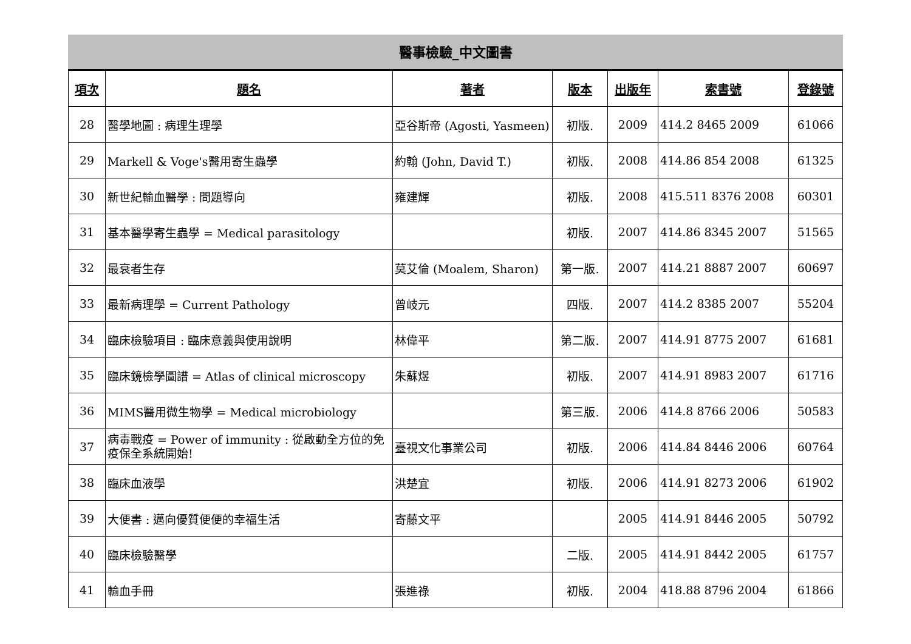醫事檢驗_中文圖書
| 項次 | 題名 | 著者 | 版本 | 出版年 | 索書號 | 登錄號 |
| --- | --- | --- | --- | --- | --- | --- |
| 28 | 醫學地圖 : 病理生理學 | 亞谷斯帝 (Agosti, Yasmeen) | 初版. | 2009 | 414.2 8465 2009 | 61066 |
| 29 | Markell & Voge's醫用寄生蟲學 | 約翰 (John, David T.) | 初版. | 2008 | 414.86 854 2008 | 61325 |
| 30 | 新世紀輸血醫學 : 問題導向 | 雍建輝 | 初版. | 2008 | 415.511 8376 2008 | 60301 |
| 31 | 基本醫學寄生蟲學 = Medical parasitology | | 初版. | 2007 | 414.86 8345 2007 | 51565 |
| 32 | 最衰者生存 | 莫艾倫 (Moalem, Sharon) | 第一版. | 2007 | 414.21 8887 2007 | 60697 |
| 33 | 最新病理學 = Current Pathology | 曾岐元 | 四版. | 2007 | 414.2 8385 2007 | 55204 |
| 34 | 臨床檢驗項目 : 臨床意義與使用說明 | 林偉平 | 第二版. | 2007 | 414.91 8775 2007 | 61681 |
| 35 | 臨床鏡檢學圖譜 = Atlas of clinical microscopy | 朱蘇煜 | 初版. | 2007 | 414.91 8983 2007 | 61716 |
| 36 | MIMS醫用微生物學 = Medical microbiology | | 第三版. | 2006 | 414.8 8766 2006 | 50583 |
| 37 | 病毒戰疫 = Power of immunity : 從啟動全方位的免疫保全系統開始! | 臺視文化事業公司 | 初版. | 2006 | 414.84 8446 2006 | 60764 |
| 38 | 臨床血液學 | 洪楚宜 | 初版. | 2006 | 414.91 8273 2006 | 61902 |
| 39 | 大便書 : 邁向優質便便的幸福生活 | 寄藤文平 | | 2005 | 414.91 8446 2005 | 50792 |
| 40 | 臨床檢驗醫學 | | 二版. | 2005 | 414.91 8442 2005 | 61757 |
| 41 | 輸血手冊 | 張進祿 | 初版. | 2004 | 418.88 8796 2004 | 61866 |